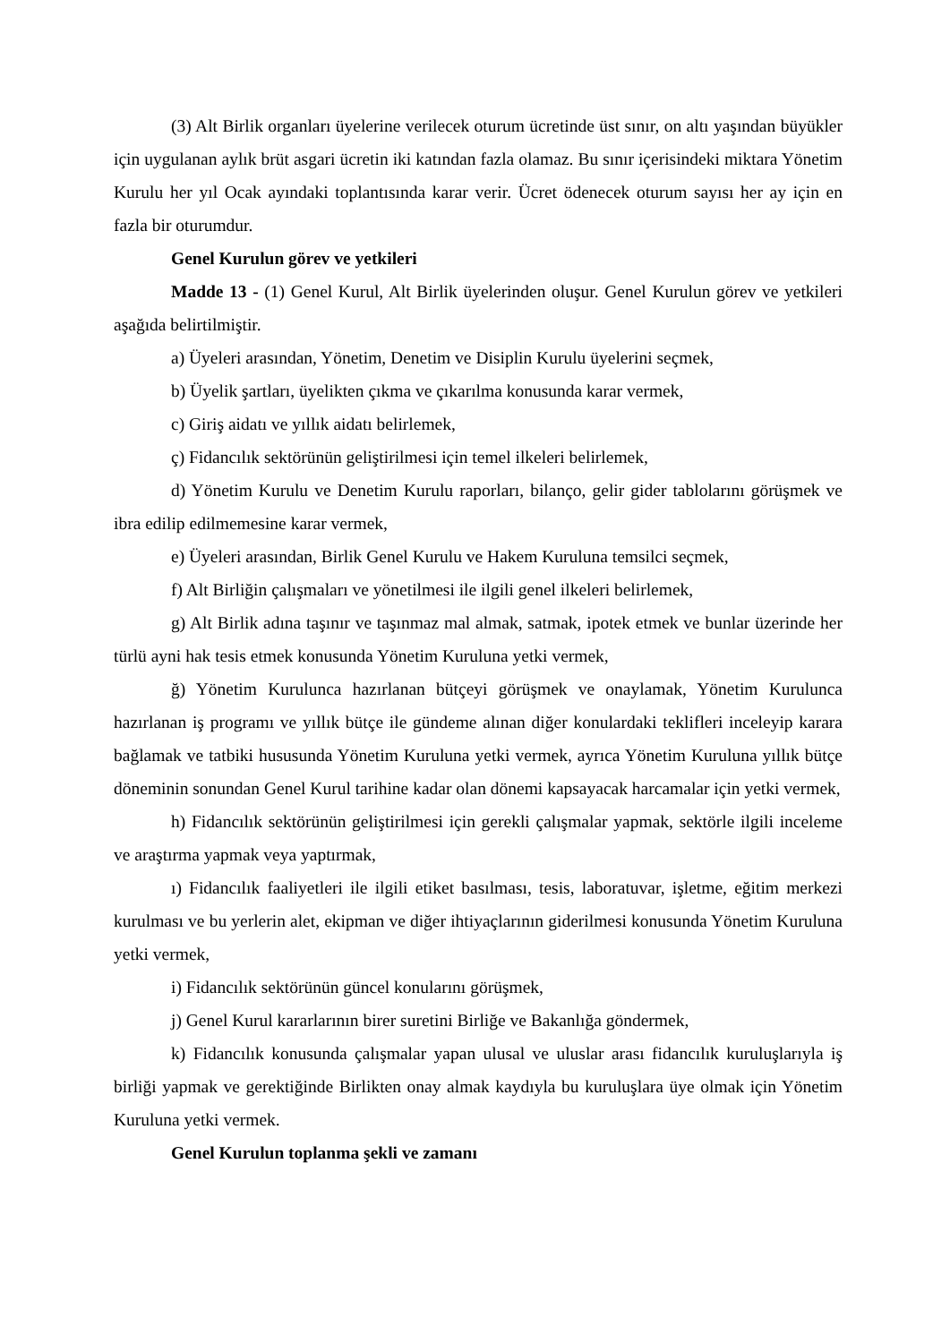(3) Alt Birlik organları üyelerine verilecek oturum ücretinde üst sınır, on altı yaşından büyükler için uygulanan aylık brüt asgari ücretin iki katından fazla olamaz. Bu sınır içerisindeki miktara Yönetim Kurulu her yıl Ocak ayındaki toplantısında karar verir. Ücret ödenecek oturum sayısı her ay için en fazla bir oturumdur.
Genel Kurulun görev ve yetkileri
Madde 13 - (1) Genel Kurul, Alt Birlik üyelerinden oluşur. Genel Kurulun görev ve yetkileri aşağıda belirtilmiştir.
a) Üyeleri arasından, Yönetim, Denetim ve Disiplin Kurulu üyelerini seçmek,
b) Üyelik şartları, üyelikten çıkma ve çıkarılma konusunda karar vermek,
c) Giriş aidatı ve yıllık aidatı belirlemek,
ç) Fidancılık sektörünün geliştirilmesi için temel ilkeleri belirlemek,
d) Yönetim Kurulu ve Denetim Kurulu raporları, bilanço, gelir gider tablolarını görüşmek ve ibra edilip edilmemesine karar vermek,
e) Üyeleri arasından, Birlik Genel Kurulu ve Hakem Kuruluna temsilci seçmek,
f) Alt Birliğin çalışmaları ve yönetilmesi ile ilgili genel ilkeleri belirlemek,
g) Alt Birlik adına taşınır ve taşınmaz mal almak, satmak, ipotek etmek ve bunlar üzerinde her türlü ayni hak tesis etmek konusunda Yönetim Kuruluna yetki vermek,
ğ) Yönetim Kurulunca hazırlanan bütçeyi görüşmek ve onaylamak, Yönetim Kurulunca hazırlanan iş programı ve yıllık bütçe ile gündeme alınan diğer konulardaki teklifleri inceleyip karara bağlamak ve tatbiki hususunda Yönetim Kuruluna yetki vermek, ayrıca Yönetim Kuruluna yıllık bütçe döneminin sonundan Genel Kurul tarihine kadar olan dönemi kapsayacak harcamalar için yetki vermek,
h) Fidancılık sektörünün geliştirilmesi için gerekli çalışmalar yapmak, sektörle ilgili inceleme ve araştırma yapmak veya yaptırmak,
ı) Fidancılık faaliyetleri ile ilgili etiket basılması, tesis, laboratuvar, işletme, eğitim merkezi kurulması ve bu yerlerin alet, ekipman ve diğer ihtiyaçlarının giderilmesi konusunda Yönetim Kuruluna yetki vermek,
i) Fidancılık sektörünün güncel konularını görüşmek,
j) Genel Kurul kararlarının birer suretini Birliğe ve Bakanlığa göndermek,
k) Fidancılık konusunda çalışmalar yapan ulusal ve uluslar arası fidancılık kuruluşlarıyla iş birliği yapmak ve gerektiğinde Birlikten onay almak kaydıyla bu kuruluşlara üye olmak için Yönetim Kuruluna yetki vermek.
Genel Kurulun toplanma şekli ve zamanı